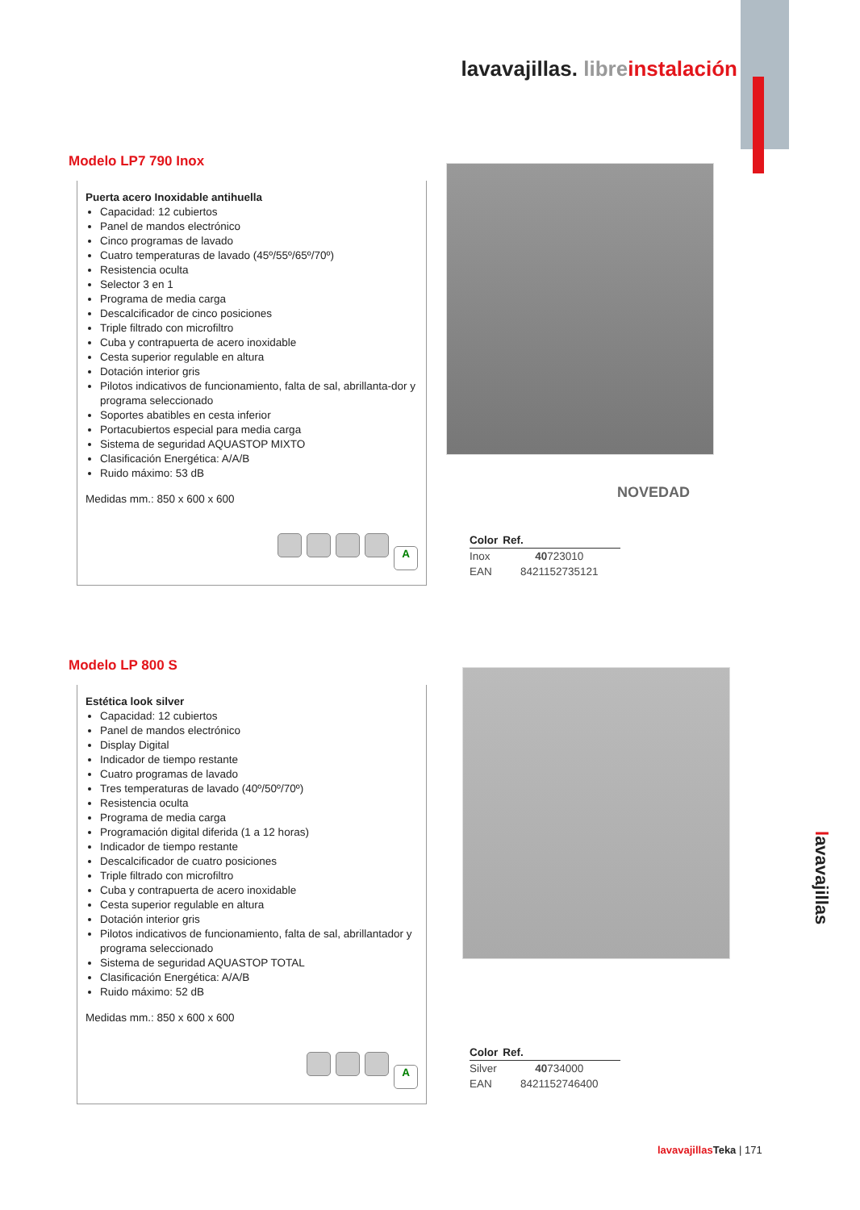lavavajillas. libre instalación
Modelo LP7 790 Inox
Puerta acero Inoxidable antihuella
Capacidad: 12 cubiertos
Panel de mandos electrónico
Cinco programas de lavado
Cuatro temperaturas de lavado (45º/55º/65º/70º)
Resistencia oculta
Selector 3 en 1
Programa de media carga
Descalcificador de cinco posiciones
Triple filtrado con microfiltro
Cuba y contrapuerta de acero inoxidable
Cesta superior regulable en altura
Dotación interior gris
Pilotos indicativos de funcionamiento, falta de sal, abrillanta-dor y programa seleccionado
Soportes abatibles en cesta inferior
Portacubiertos especial para media carga
Sistema de seguridad AQUASTOP MIXTO
Clasificación Energética: A/A/B
Ruido máximo: 53 dB
Medidas mm.: 850 x 600 x 600
A
NOVEDAD
| Color | Ref. |
| --- | --- |
| Inox | 40 723010 |
| EAN | 8421152735121 |
Modelo LP 800 S
Estética look silver
Capacidad: 12 cubiertos
Panel de mandos electrónico
Display Digital
Indicador de tiempo restante
Cuatro programas de lavado
Tres temperaturas de lavado (40º/50º/70º)
Resistencia oculta
Programa de media carga
Programación digital diferida (1 a 12 horas)
Indicador de tiempo restante
Descalcificador de cuatro posiciones
Triple filtrado con microfiltro
Cuba y contrapuerta de acero inoxidable
Cesta superior regulable en altura
Dotación interior gris
Pilotos indicativos de funcionamiento, falta de sal, abrillantador y programa seleccionado
Sistema de seguridad AQUASTOP TOTAL
Clasificación Energética: A/A/B
Ruido máximo: 52 dB
Medidas mm.: 850 x 600 x 600
A
| Color | Ref. |
| --- | --- |
| Silver | 40 734000 |
| EAN | 8421152746400 |
lavavajillas
lavavajillas Teka | 171